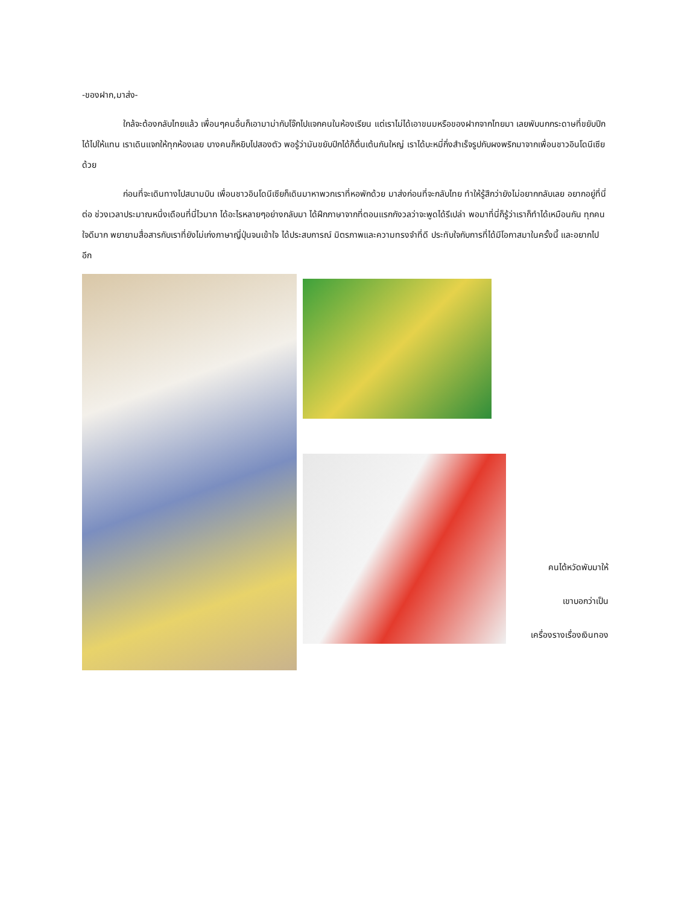-ของฝาก,มาส่ง-
ใกล้จะต้องกลับไทยแล้ว เพื่อนๆคนอื่นก็เอามาม่ากับโจ๊กไปแจกคนในห้องเรียน แต่เราไม่ได้เอาขนมหรือของฝากจากไทยมา เลยพับนกกระดาษที่ขยับปีกได้ไปให้แทน เราเดินแจกให้ทุกห้องเลย บางคนก็หยิบไปสองตัว พอรู้ว่ามันขยับปีกได้ก็ตื่นเต้นกันใหญ่ เราได้บะหมี่กึ่งสำเร็จรูปกับผงพริกมาจากเพื่อนชาวอินโดนีเซียด้วย
ก่อนที่จะเดินทางไปสนามบิน เพื่อนชาวอินโดนีเซียก็เดินมาหาพวกเราที่หอพักด้วย มาส่งก่อนที่จะกลับไทย ทำให้รู้สึกว่ายังไม่อยากกลับเลย อยากอยู่ที่นี่ต่อ ช่วงเวลาประมาณหนึ่งเดือนที่นี่ไวมาก ได้อะไรหลายๆอย่างกลับมา ได้ฝึกภาษาจากที่ตอนแรกกังวลว่าจะพูดได้รึเปล่า พอมาที่นี่ก็รู้ว่าเราก็ทำได้เหมือนกัน ทุกคนใจดีมาก พยายามสื่อสารกับเราที่ยังไม่เก่งภาษาญี่ปุ่นจนเข้าใจ ได้ประสบการณ์ มิตรภาพและความทรงจำที่ดี ประทับใจกับการที่ได้มีโอกาสมาในครั้งนี้ และอยากไปอีก
คนไต้หวัดพับมาให้
เขาบอกว่าเป็น
เครื่องรางเรื่องเงินทอง